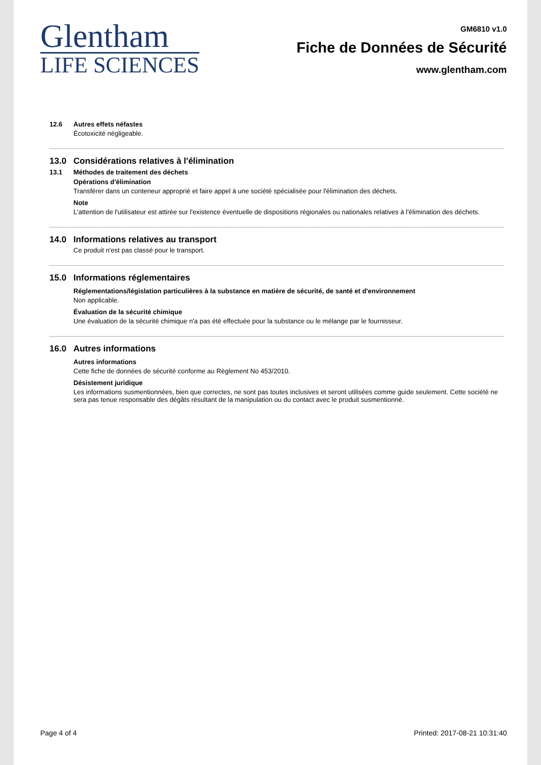Glentham
LIFE SCIENCES
GM6810 v1.0
Fiche de Données de Sécurité
www.glentham.com
12.6 Autres effets néfastes
Écotoxicité négligeable.
13.0 Considérations relatives à l'élimination
13.1 Méthodes de traitement des déchets
Opérations d'élimination
Transférer dans un conteneur approprié et faire appel à une société spécialisée pour l'élimination des déchets.
Note
L'attention de l'utilisateur est attirée sur l'existence éventuelle de dispositions régionales ou nationales relatives à l'élimination des déchets.
14.0 Informations relatives au transport
Ce produit n'est pas classé pour le transport.
15.0 Informations réglementaires
Réglementations/législation particulières à la substance en matière de sécurité, de santé et d'environnement
Non applicable.
Évaluation de la sécurité chimique
Une évaluation de la sécurité chimique n'a pas été effectuée pour la substance ou le mélange par le fournisseur.
16.0 Autres informations
Autres informations
Cette fiche de données de sécurité conforme au Règlement No 453/2010.
Désistement juridique
Les informations susmentionnées, bien que correctes, ne sont pas toutes inclusives et seront utilisées comme guide seulement. Cette société ne sera pas tenue responsable des dégâts résultant de la manipulation ou du contact avec le produit susmentionné.
Page 4 of 4 Printed: 2017-08-21 10:31:40